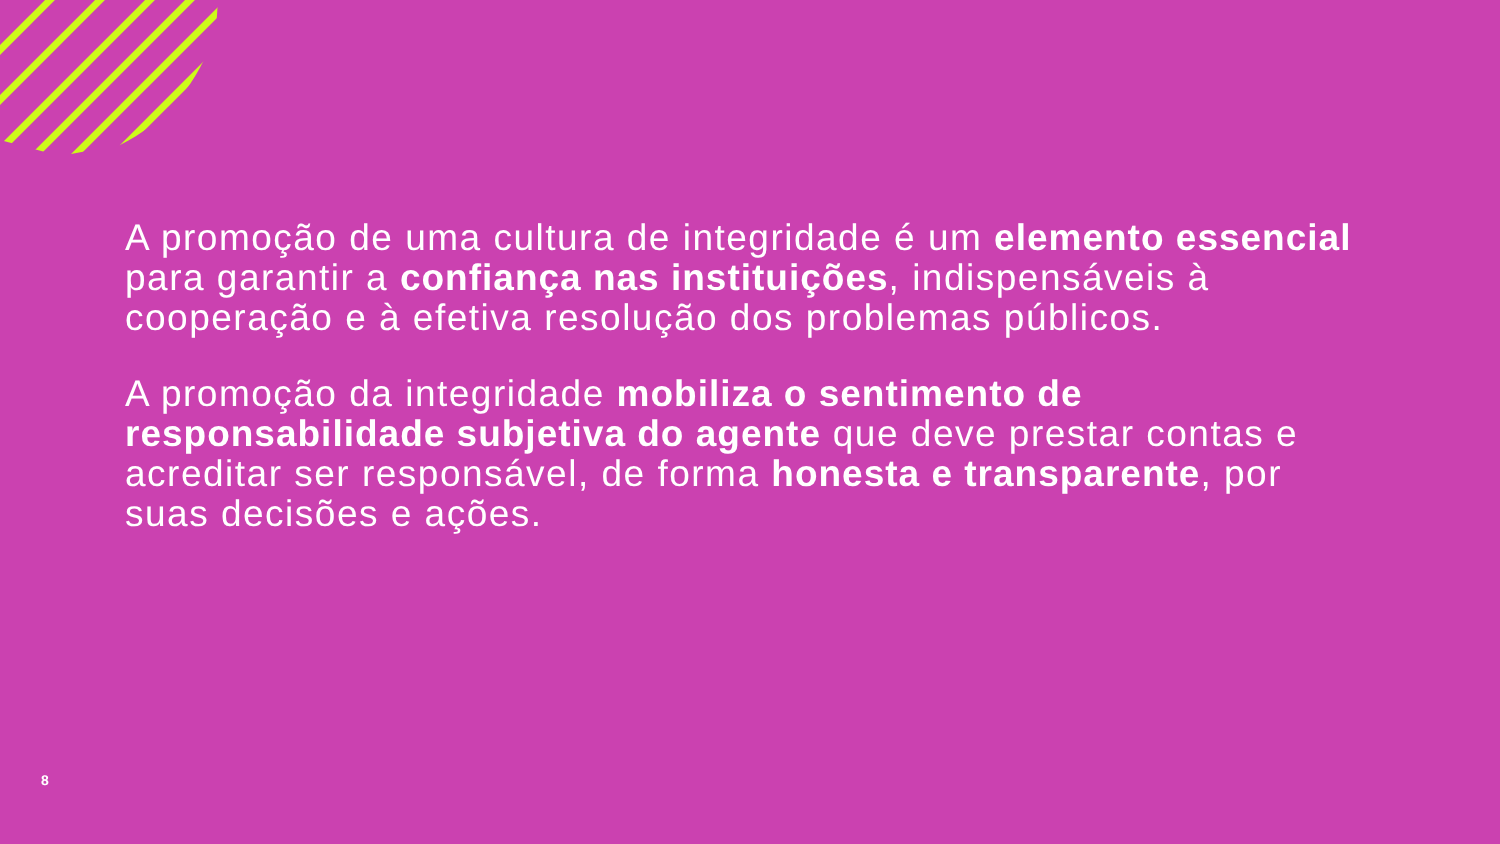A promoção de uma cultura de integridade é um elemento essencial para garantir a confiança nas instituições, indispensáveis à cooperação e à efetiva resolução dos problemas públicos.
A promoção da integridade mobiliza o sentimento de responsabilidade subjetiva do agente que deve prestar contas e acreditar ser responsável, de forma honesta e transparente, por suas decisões e ações.
8